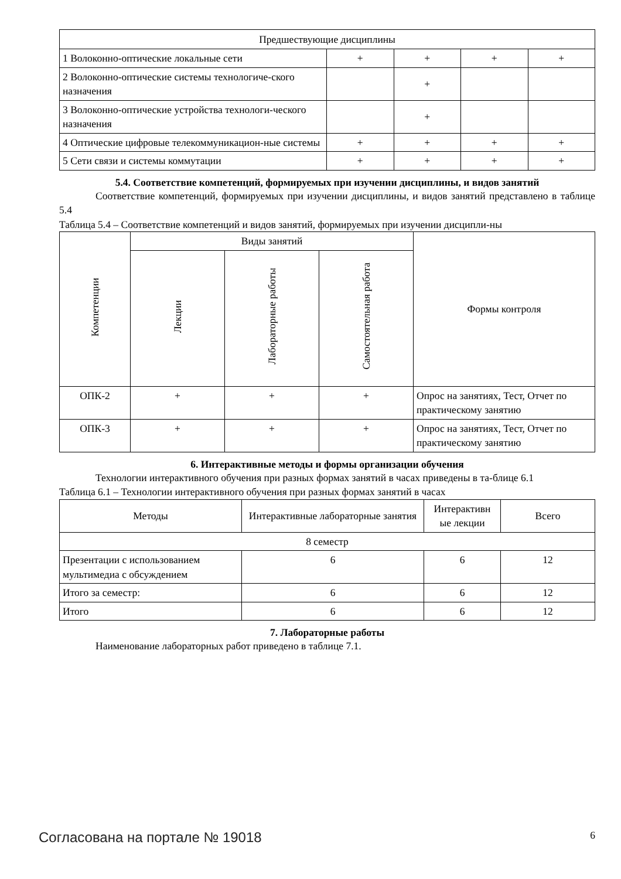| Предшествующие дисциплины | | | | |
| 1 Волоконно-оптические локальные сети | + | + | + | + |
| 2 Волоконно-оптические системы технологиче-ского назначения | | + | | |
| 3 Волоконно-оптические устройства технологи-ческого назначения | | + | | |
| 4 Оптические цифровые телекоммуникацион-ные системы | + | + | + | + |
| 5 Сети связи и системы коммутации | + | + | + | + |
5.4. Соответствие компетенций, формируемых при изучении дисциплины, и видов занятий
Соответствие компетенций, формируемых при изучении дисциплины, и видов занятий представлено в таблице 5.4
Таблица 5.4 – Соответствие компетенций и видов занятий, формируемых при изучении дисципли-ны
| Компетенции | Виды занятий | | | Формы контроля |
| | Лекции | Лабораторные работы | Самостоятельная работа | |
| ОПК-2 | + | + | + | Опрос на занятиях, Тест, Отчет по практическому занятию |
| ОПК-3 | + | + | + | Опрос на занятиях, Тест, Отчет по практическому занятию |
6. Интерактивные методы и формы организации обучения
Технологии интерактивного обучения при разных формах занятий в часах приведены в та-блице 6.1
Таблица 6.1 – Технологии интерактивного обучения при разных формах занятий в часах
| Методы | Интерактивные лабораторные занятия | Интерактивн ые лекции | Всего |
| 8 семестр | | | |
| Презентации с использованием мультимедиа с обсуждением | 6 | 6 | 12 |
| Итого за семестр: | 6 | 6 | 12 |
| Итого | 6 | 6 | 12 |
7. Лабораторные работы
Наименование лабораторных работ приведено в таблице 7.1.
Согласована на портале № 19018 6